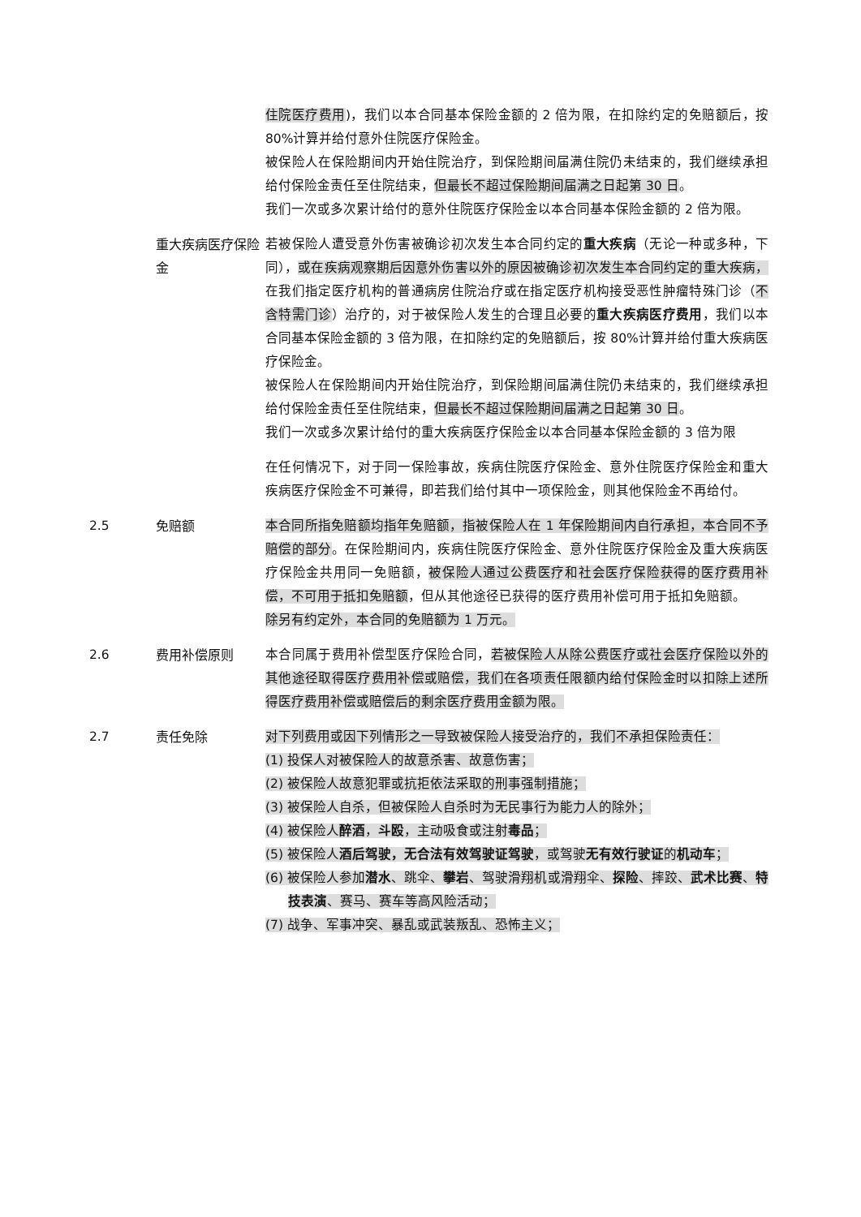住院医疗费用)，我们以本合同基本保险金额的 2 倍为限，在扣除约定的免赔额后，按 80%计算并给付意外住院医疗保险金。
被保险人在保险期间内开始住院治疗，到保险期间届满住院仍未结束的，我们继续承担给付保险金责任至住院结束，但最长不超过保险期间届满之日起第 30 日。
我们一次或多次累计给付的意外住院医疗保险金以本合同基本保险金额的 2 倍为限。
重大疾病医疗保险金
若被保险人遭受意外伤害被确诊初次发生本合同约定的重大疾病（无论一种或多种，下同），或在疾病观察期后因意外伤害以外的原因被确诊初次发生本合同约定的重大疾病，在我们指定医疗机构的普通病房住院治疗或在指定医疗机构接受恶性肿瘤特殊门诊（不含特需门诊）治疗的，对于被保险人发生的合理且必要的重大疾病医疗费用，我们以本合同基本保险金额的 3 倍为限，在扣除约定的免赔额后，按 80%计算并给付重大疾病医疗保险金。
被保险人在保险期间内开始住院治疗，到保险期间届满住院仍未结束的，我们继续承担给付保险金责任至住院结束，但最长不超过保险期间届满之日起第 30 日。
我们一次或多次累计给付的重大疾病医疗保险金以本合同基本保险金额的 3 倍为限
在任何情况下，对于同一保险事故，疾病住院医疗保险金、意外住院医疗保险金和重大疾病医疗保险金不可兼得，即若我们给付其中一项保险金，则其他保险金不再给付。
2.5 免赔额 本合同所指免赔额均指年免赔额，指被保险人在 1 年保险期间内自行承担，本合同不予赔偿的部分。在保险期间内，疾病住院医疗保险金、意外住院医疗保险金及重大疾病医疗保险金共用同一免赔额，被保险人通过公费医疗和社会医疗保险获得的医疗费用补偿，不可用于抵扣免赔额，但从其他途径已获得的医疗费用补偿可用于抵扣免赔额。
除另有约定外，本合同的免赔额为 1 万元。
2.6 费用补偿原则 本合同属于费用补偿型医疗保险合同，若被保险人从除公费医疗或社会医疗保险以外的其他途径取得医疗费用补偿或赔偿，我们在各项责任限额内给付保险金时以扣除上述所得医疗费用补偿或赔偿后的剩余医疗费用金额为限。
2.7 责任免除 对下列费用或因下列情形之一导致被保险人接受治疗的，我们不承担保险责任：
(1) 投保人对被保险人的故意杀害、故意伤害；
(2) 被保险人故意犯罪或抗拒依法采取的刑事强制措施；
(3) 被保险人自杀，但被保险人自杀时为无民事行为能力人的除外；
(4) 被保险人醉酒，斗殴，主动吸食或注射毒品；
(5) 被保险人酒后驾驶，无合法有效驾驶证驾驶，或驾驶无有效行驶证的机动车；
(6) 被保险人参加潜水、跳伞、攀岩、驾驶滑翔机或滑翔伞、探险、摔跤、武术比赛、特技表演、赛马、赛车等高风险活动；
(7) 战争、军事冲突、暴乱或武装叛乱、恐怖主义；